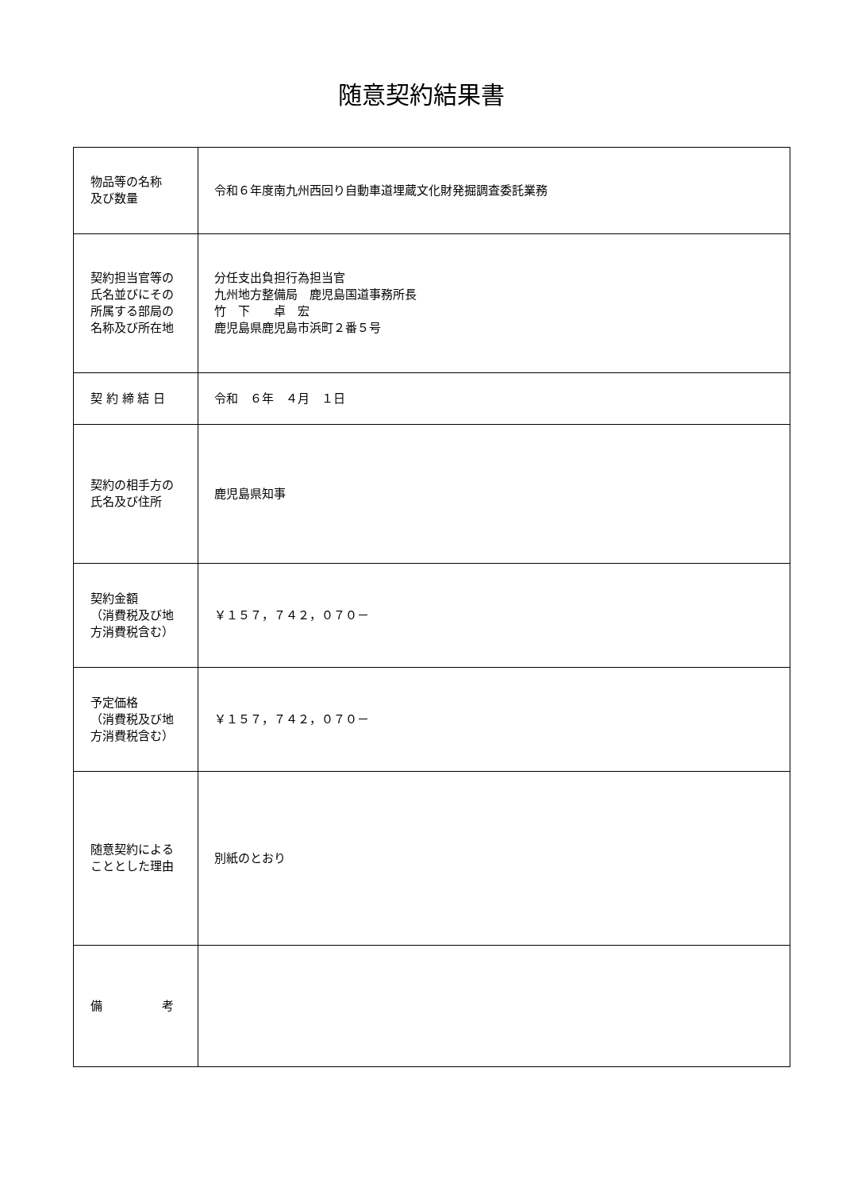随意契約結果書
| 物品等の名称 及び数量 | 令和６年度南九州西回り自動車道埋蔵文化財発掘調査委託業務 |
| 契約担当官等の 氏名並びにその 所属する部局の 名称及び所在地 | 分任支出負担行為担当官 九州地方整備局 鹿児島国道事務所長 竹 下 卓 宏 鹿児島県鹿児島市浜町２番５号 |
| 契 約 締 結 日 | 令和 ６年 ４月 １日 |
| 契約の相手方の 氏名及び住所 | 鹿児島県知事 |
| 契約金額 （消費税及び地 方消費税含む） | ￥１５７，７４２，０７０－ |
| 予定価格 （消費税及び地 方消費税含む） | ￥１５７，７４２，０７０－ |
| 随意契約による こととした理由 | 別紙のとおり |
| 備 考 | |